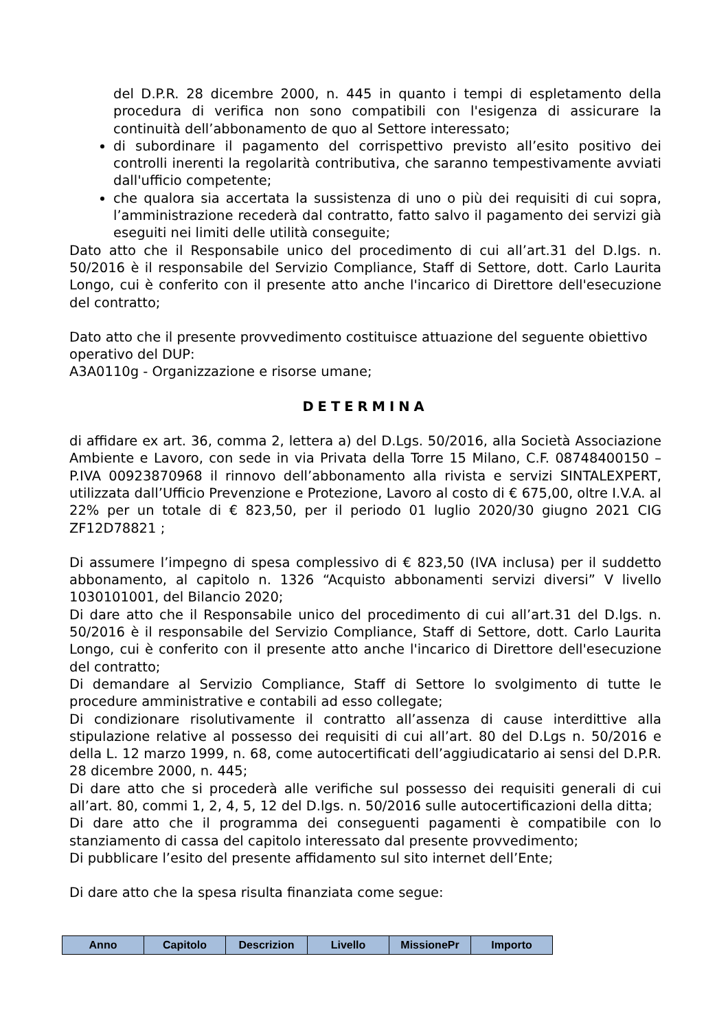del D.P.R. 28 dicembre 2000, n. 445 in quanto i tempi di espletamento della procedura di verifica non sono compatibili con l'esigenza di assicurare la continuità dell’abbonamento de quo al Settore interessato;
di subordinare il pagamento del corrispettivo previsto all’esito positivo dei controlli inerenti la regolarità contributiva, che saranno tempestivamente avviati dall'ufficio competente;
che qualora sia accertata la sussistenza di uno o più dei requisiti di cui sopra, l’amministrazione recederà dal contratto, fatto salvo il pagamento dei servizi già eseguiti nei limiti delle utilità conseguite;
Dato atto che il Responsabile unico del procedimento di cui all’art.31 del D.lgs. n. 50/2016 è il responsabile del Servizio Compliance, Staff di Settore, dott. Carlo Laurita Longo, cui è conferito con il presente atto anche l'incarico di Direttore dell'esecuzione del contratto;
Dato atto che il presente provvedimento costituisce attuazione del seguente obiettivo operativo del DUP:
A3A0110g - Organizzazione e risorse umane;
DETERMINA
di affidare ex art. 36, comma 2, lettera a) del D.Lgs. 50/2016, alla Società Associazione Ambiente e Lavoro, con sede in via Privata della Torre 15 Milano, C.F. 08748400150 – P.IVA 00923870968 il rinnovo dell’abbonamento alla rivista e servizi SINTALEXPERT, utilizzata dall’Ufficio Prevenzione e Protezione, Lavoro al costo di € 675,00, oltre I.V.A. al 22% per un totale di € 823,50, per il periodo 01 luglio 2020/30 giugno 2021 CIG ZF12D78821 ;
Di assumere l’impegno di spesa complessivo di € 823,50 (IVA inclusa) per il suddetto abbonamento, al capitolo n. 1326 “Acquisto abbonamenti servizi diversi” V livello 1030101001, del Bilancio 2020;
Di dare atto che il Responsabile unico del procedimento di cui all’art.31 del D.lgs. n. 50/2016 è il responsabile del Servizio Compliance, Staff di Settore, dott. Carlo Laurita Longo, cui è conferito con il presente atto anche l'incarico di Direttore dell'esecuzione del contratto;
Di demandare al Servizio Compliance, Staff di Settore lo svolgimento di tutte le procedure amministrative e contabili ad esso collegate;
Di condizionare risolutivamente il contratto all’assenza di cause interdittive alla stipulazione relative al possesso dei requisiti di cui all’art. 80 del D.Lgs n. 50/2016 e della L. 12 marzo 1999, n. 68, come autocertificati dell’aggiudicatario ai sensi del D.P.R. 28 dicembre 2000, n. 445;
Di dare atto che si procederà alle verifiche sul possesso dei requisiti generali di cui all’art. 80, commi 1, 2, 4, 5, 12 del D.lgs. n. 50/2016 sulle autocertificazioni della ditta;
Di dare atto che il programma dei conseguenti pagamenti è compatibile con lo stanziamento di cassa del capitolo interessato dal presente provvedimento;
Di pubblicare l’esito del presente affidamento sul sito internet dell’Ente;
Di dare atto che la spesa risulta finanziata come segue:
| Anno | Capitolo | Descrizion | Livello | MissionePr | Importo |
| --- | --- | --- | --- | --- | --- |